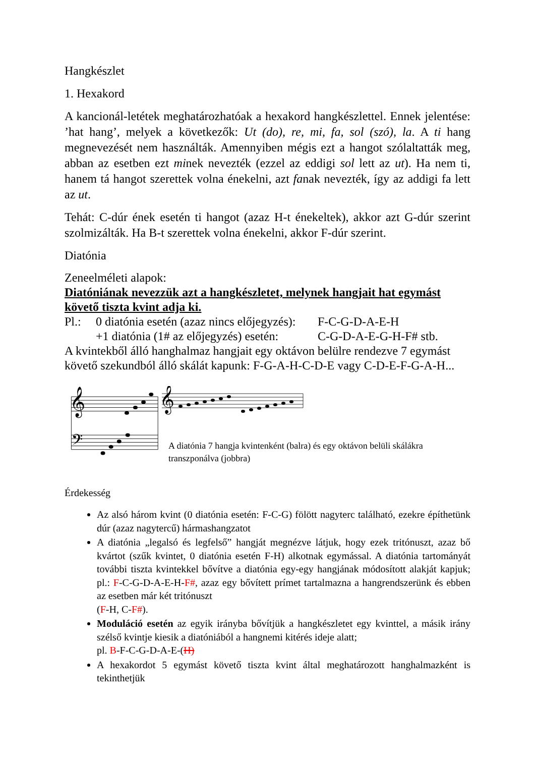Hangkészlet
1. Hexakord
A kancionál-letétek meghatározhatóak a hexakord hangkészlettel. Ennek jelentése: ’hat hang’, melyek a következők: Ut (do), re, mi, fa, sol (szó), la. A ti hang megnevezését nem használták. Amennyiben mégis ezt a hangot szólaltatták meg, abban az esetben ezt minek nevezték (ezzel az eddigi sol lett az ut). Ha nem ti, hanem tá hangot szerettek volna énekelni, azt fanak nevezték, így az addigi fa lett az ut.
Tehát: C-dúr ének esetén ti hangot (azaz H-t énekeltek), akkor azt G-dúr szerint szolmizálták. Ha B-t szerettek volna énekelni, akkor F-dúr szerint.
Diatónia
Zeneelméleti alapok:
Diatóniának nevezzük azt a hangkészletet, melynek hangjait hat egymást követő tiszta kvint adja ki.
Pl.: 0 diatónia esetén (azaz nincs előjegyzés): F-C-G-D-A-E-H
+1 diatónia (1# az előjegyzés) esetén: C-G-D-A-E-G-H-F# stb.
A kvintekből álló hanghalmaz hangjait egy oktávon belülre rendezve 7 egymást követő szekundból álló skálát kapunk: F-G-A-H-C-D-E vagy C-D-E-F-G-A-H...
𝄞
𝄢
𝄞
A diatónia 7 hangja kvintenként (balra) és egy oktávon belüli skálákra transzponálva (jobbra)
Érdekesség
Az alsó három kvint (0 diatónia esetén: F-C-G) fölött nagyterc található, ezekre építhetünk dúr (azaz nagytercű) hármashangzatot
A diatónia „legalsó és legfelső” hangját megnézve látjuk, hogy ezek tritónuszt, azaz bő kvártot (szűk kvintet, 0 diatónia esetén F-H) alkotnak egymással. A diatónia tartományát további tiszta kvintekkel bővítve a diatónia egy-egy hangjának módosított alakját kapjuk; pl.: F-C-G-D-A-E-H-F#, azaz egy bővített prímet tartalmazna a hangrendszerünk és ebben az esetben már két tritónuszt
(F-H, C-F#).
Moduláció esetén az egyik irányba bővítjük a hangkészletet egy kvinttel, a másik irány szélső kvintje kiesik a diatóniából a hangnemi kitérés ideje alatt;
pl. B-F-C-G-D-A-E-(H)
A hexakordot 5 egymást követő tiszta kvint által meghatározott hanghalmazként is tekinthetjük